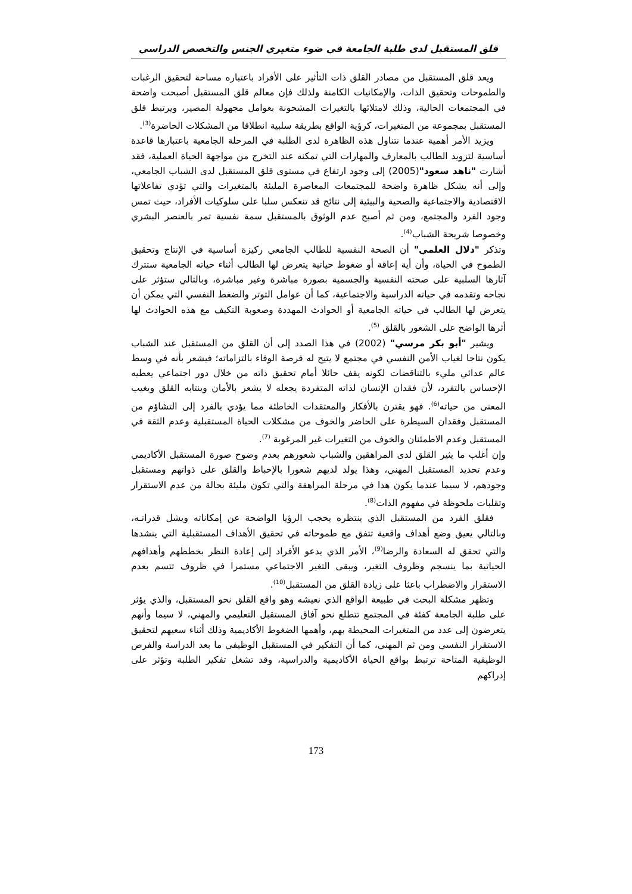قلق المستقبل لدى طلبة الجامعة في ضوء متغيري الجنس والتخصص الدراسي
ويعد قلق المستقبل من مصادر القلق ذات التأثير على الأفراد باعتباره مساحة لتحقيق الرغبات والطموحات وتحقيق الذات، والإمكانيات الكامنة ولذلك فإن معالم قلق المستقبل أصبحت واضحة في المجتمعات الحالية، وذلك لامتلائها بالتغيرات المشحونة بعوامل مجهولة المصير، ويرتبط قلق المستقبل بمجموعة من المتغيرات، كرؤية الواقع بطريقة سلبية انطلاقا من المشكلات الحاضرة<sup>(3)</sup>.
ويزيد الأمر أهمية عندما نتناول هذه الظاهرة لدى الطلبة في المرحلة الجامعية باعتبارها قاعدة أساسية لتزويد الطالب بالمعارف والمهارات التي تمكنه عند التخرج من مواجهة الحياة العملية، فقد أشارت "ناهد سعود"(2005) إلى وجود ارتفاع في مستوى قلق المستقبل لدى الشباب الجامعي، وإلى أنه يشكل ظاهرة واضحة للمجتمعات المعاصرة المليئة بالمتغيرات والتي تؤدي تفاعلاتها الاقتصادية والاجتماعية والصحية والبيئية إلى نتائج قد تنعكس سلبا على سلوكيات الأفراد، حيث تمس وجود الفرد والمجتمع، ومن ثم أصبح عدم الوثوق بالمستقبل سمة نفسية تمر بالعنصر البشري وخصوصا شريحة الشباب<sup>(4)</sup>.
وتذكر "دلال العلمي" أن الصحة النفسية للطالب الجامعي ركيزة أساسية في الإنتاج وتحقيق الطموح في الحياة، وأن أية إعاقة أو ضغوط حياتية يتعرض لها الطالب أثناء حياته الجامعية ستترك آثارها السلبية على صحته النفسية والجسمية بصورة مباشرة وغير مباشرة، وبالتالي ستؤثر على نجاحه وتقدمه في حياته الدراسية والاجتماعية، كما أن عوامل التوتر والضغط النفسي التي يمكن أن يتعرض لها الطالب في حياته الجامعية أو الحوادث المهددة وصعوبة التكيف مع هذه الحوادث لها أثرها الواضح على الشعور بالقلق <sup>(5)</sup>.
ويشير "أبو بكر مرسي" (2002) في هذا الصدد إلى أن القلق من المستقبل عند الشباب يكون نتاجا لغياب الأمن النفسي في مجتمع لا يتيح له فرصة الوفاء بالتزاماته؛ فيشعر بأنه في وسط عالم عدائي مليء بالتناقضات لكونه يقف حائلا أمام تحقيق ذاته من خلال دور اجتماعي يعطيه الإحساس بالتفرد، لأن فقدان الإنسان لذاته المتفردة يجعله لا يشعر بالأمان وينتابه القلق ويغيب المعنى من حياته<sup>(6)</sup>. فهو يقترن بالأفكار والمعتقدات الخاطئة مما يؤدي بالفرد إلى التشاؤم من المستقبل وفقدان السيطرة على الحاضر والخوف من مشكلات الحياة المستقبلية وعدم الثقة في المستقبل وعدم الاطمئنان والخوف من التغيرات غير المرغوبة <sup>(7)</sup>.
وإن أغلب ما يثير القلق لدى المراهقين والشباب شعورهم بعدم وضوح صورة المستقبل الأكاديمي وعدم تحديد المستقبل المهني، وهذا يولد لديهم شعورا بالإحباط والقلق على ذواتهم ومستقبل وجودهم، لا سيما عندما يكون هذا في مرحلة المراهقة والتي تكون مليئة بحالة من عدم الاستقرار وتقلبات ملحوظة في مفهوم الذات<sup>(8)</sup>.
فقلق الفرد من المستقبل الذي ينتظره يحجب الرؤيا الواضحة عن إمكاناته ويشل قدراتـه، وبالتالي يعيق وضع أهداف واقعية تتفق مع طموحاته في تحقيق الأهداف المستقبلية التي ينشدها والتي تحقق له السعادة والرضا<sup>(9)</sup>، الأمر الذي يدعو الأفراد إلى إعادة النظر بخططهم وأهدافهم الحياتية بما ينسجم وظروف التغير، ويبقى التغير الاجتماعي مستمرا في ظروف تتسم بعدم الاستقرار والاضطراب باعثا على زيادة القلق من المستقبل<sup>(10)</sup>.
وتظهر مشكلة البحث في طبيعة الواقع الذي نعيشه وهو واقع القلق نحو المستقبل، والذي يؤثر على طلبة الجامعة كفئة في المجتمع تتطلع نحو آفاق المستقبل التعليمي والمهني، لا سيما وأنهم يتعرضون إلى عدد من المتغيرات المحيطة بهم، وأهمها الضغوط الأكاديمية وذلك أثناء سعيهم لتحقيق الاستقرار النفسي ومن ثم المهني، كما أن التفكير في المستقبل الوظيفي ما بعد الدراسة والفرص الوظيفية المتاحة ترتبط بواقع الحياة الأكاديمية والدراسية، وقد تشغل تفكير الطلبة وتؤثر على إدراكهم
173